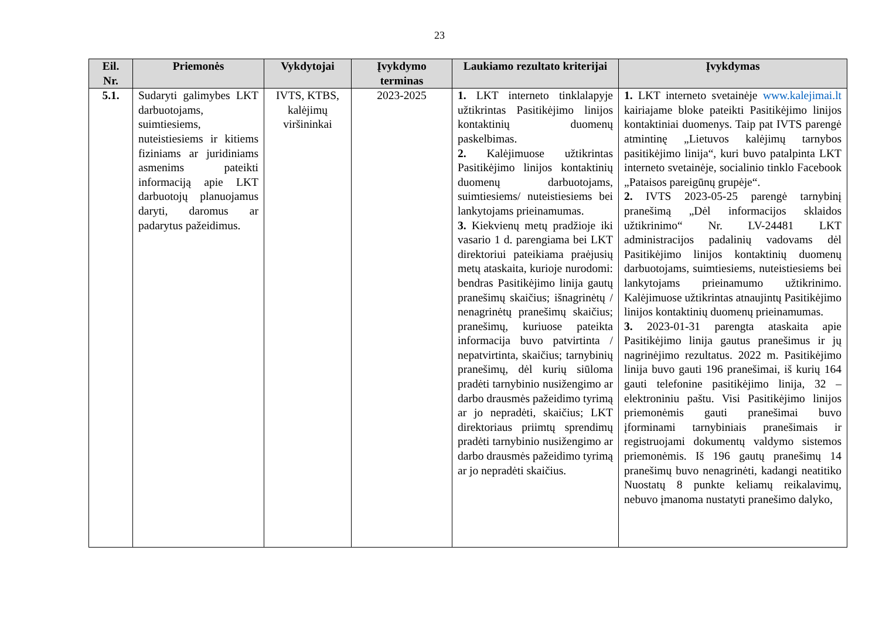23
| Eil. Nr. | Priemonės | Vykdytojai | Įvykdymo terminas | Laukiamo rezultato kriterijai | Įvykdymas |
| --- | --- | --- | --- | --- | --- |
| 5.1. | Sudaryti galimybes LKT darbuotojams, suimtiesiems, nuteistiesiems ir kitiems fiziniams ar juridiniams asmenims pateikti informaciją apie LKT darbuotojų planuojamus daryti, daromus ar padarytus pažeidimus. | IVTS, KTBS, kalėjimų viršininkai | 2023-2025 | 1. LKT interneto tinklalapyje užtikrintas Pasitikėjimo linijos kontaktinių duomenų paskelbimas. 2. Kalėjimuose užtikrintas Pasitikėjimo linijos kontaktinių duomenų darbuotojams, suimtiesiems/ nuteistiesiems bei lankytojams prieinamumas. 3. Kiekvienų metų pradžioje iki vasario 1 d. parengiama bei LKT direktoriui pateikiama praėjusių metų ataskaita, kurioje nurodomi: bendras Pasitikėjimo linija gautų pranešimų skaičius; išnagrinėtų / nenagrinėtų pranešimų skaičius; pranešimų, kuriuose pateikta informacija buvo patvirtinta / nepatvirtinta, skaičius; tarnybinių pranešimų, dėl kurių siūloma pradėti tarnybinio nusižengimo ar darbo drausmės pažeidimo tyrimą ar jo nepradėti, skaičius; LKT direktoriaus priimtų sprendimų pradėti tarnybinio nusižengimo ar darbo drausmės pažeidimo tyrimą ar jo nepradėti skaičius. | 1. LKT interneto svetainėje www.kalejimai.lt kairiajame bloke pateikti Pasitikėjimo linijos kontaktiniai duomenys. Taip pat IVTS parengė atmintinę „Lietuvos kalėjimų tarnybos pasitikėjimo linija“, kuri buvo patalpinta LKT interneto svetainėje, socialinio tinklo Facebook „Pataisos pareigūnų grupėje“. 2. IVTS 2023-05-25 parengė tarnybinį pranešimą „Dėl informacijos sklaidos užtikrinimo“ Nr. LV-24481 LKT administracijos padalinių vadovams dėl Pasitikėjimo linijos kontaktinių duomenų darbuotojams, suimtiesiems, nuteistiesiems bei lankytojams prieinamumo užtikrinimo. Kalėjimuose užtikrintas atnaujintų Pasitikėjimo linijos kontaktinių duomenų prieinamumas. 3. 2023-01-31 parengta ataskaita apie Pasitikėjimo linija gautus pranešimus ir jų nagrinėjimo rezultatus. 2022 m. Pasitikėjimo linija buvo gauti 196 pranešimai, iš kurių 164 gauti telefonine pasitikėjimo linija, 32 – elektroniniu paštu. Visi Pasitikėjimo linijos priemonėmis gauti pranešimai buvo įforminami tarnybiniais pranešimais ir registruojami dokumentų valdymo sistemos priemonėmis. Iš 196 gautų pranešimų 14 pranešimų buvo nenagrinėti, kadangi neatitiko Nuostatų 8 punkte keliamų reikalavimų, nebuvo įmanoma nustatyti pranešimo dalyko, |